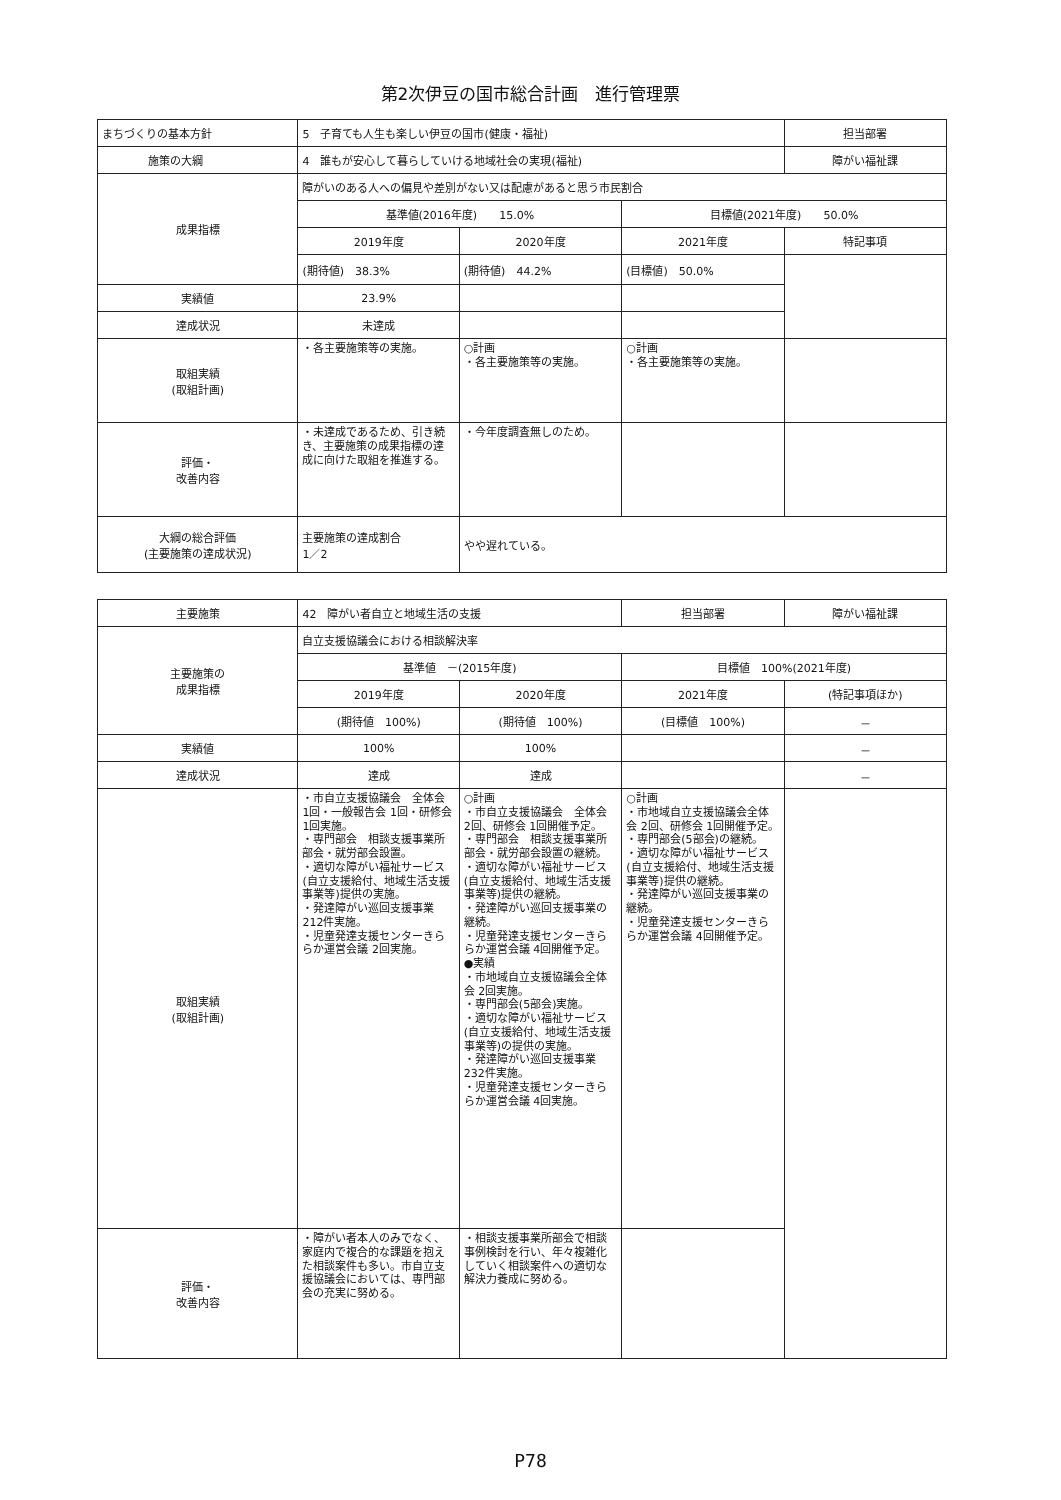第2次伊豆の国市総合計画　進行管理票
| まちづくりの基本方針 | 5 子育ても人生も楽しい伊豆の国市(健康・福祉) | | | 担当部署 |
| 施策の大綱 | 4 誰もが安心して暮らしていける地域社会の実現(福祉) | | | 障がい福祉課 |
| 成果指標 | 障がいのある人への偏見や差別がない又は配慮があると思う市民割合 | | | |
| | 基準値(2016年度) 15.0% | | 目標値(2021年度) 50.0% | |
| | 2019年度 | 2020年度 | 2021年度 | 特記事項 |
| | (期待値) 38.3% | (期待値) 44.2% | (目標値) 50.0% | |
| 実績値 | 23.9% | | | |
| 達成状況 | 未達成 | | | |
| 取組実績 (取組計画) | ・各主要施策等の実施。 | ○計画 ・各主要施策等の実施。 | ○計画 ・各主要施策等の実施。 | |
| 評価・ 改善内容 | ・未達成であるため、引き続き、主要施策の成果指標の達成に向けた取組を推進する。 | ・今年度調査無しのため。 | | |
| 大綱の総合評価 (主要施策の達成状況) | 主要施策の達成割合 1／2 | やや遅れている。 | | |
| 主要施策 | 42 障がい者自立と地域生活の支援 | | 担当部署 | 障がい福祉課 |
| 主要施策の 成果指標 | 自立支援協議会における相談解決率 | | | |
| | 基準値 －(2015年度) | | 目標値 100%(2021年度) | |
| | 2019年度 | 2020年度 | 2021年度 | (特記事項ほか) |
| | (期待値 100%) | (期待値 100%) | (目標値 100%) | － |
| 実績値 | 100% | 100% | | － |
| 達成状況 | 達成 | 達成 | | － |
| 取組実績 (取組計画) | ・市自立支援協議会 全体会 1回・一般報告会 1回・研修会 1回実施。 ・専門部会 相談支援事業所部会・就労部会設置。 ・適切な障がい福祉サービス(自立支援給付、地域生活支援事業等)提供の実施。 ・発達障がい巡回支援事業 212件実施。 ・児童発達支援センターきららか運営会議 2回実施。 | ○計画 ・市自立支援協議会 全体会 2回、研修会 1回開催予定。 ・専門部会 相談支援事業所部会・就労部会設置の継続。 ・適切な障がい福祉サービス(自立支援給付、地域生活支援事業等)提供の継続。 ・発達障がい巡回支援事業の継続。 ・児童発達支援センターきららか運営会議 4回開催予定。 ●実績 ・市地域自立支援協議会全体会 2回実施。 ・専門部会(5部会)実施。 ・適切な障がい福祉サービス(自立支援給付、地域生活支援事業等)の提供の実施。 ・発達障がい巡回支援事業 232件実施。 ・児童発達支援センターきららか運営会議 4回実施。 | ○計画 ・市地域自立支援協議会全体会 2回、研修会 1回開催予定。 ・専門部会(5部会)の継続。 ・適切な障がい福祉サービス(自立支援給付、地域生活支援事業等)提供の継続。 ・発達障がい巡回支援事業の継続。 ・児童発達支援センターきららか運営会議 4回開催予定。 | |
| 評価・ 改善内容 | ・障がい者本人のみでなく、家庭内で複合的な課題を抱えた相談案件も多い。市自立支援協議会においては、専門部会の充実に努める。 | ・相談支援事業所部会で相談事例検討を行い、年々複雑化していく相談案件への適切な解決力養成に努める。 | | |
P78